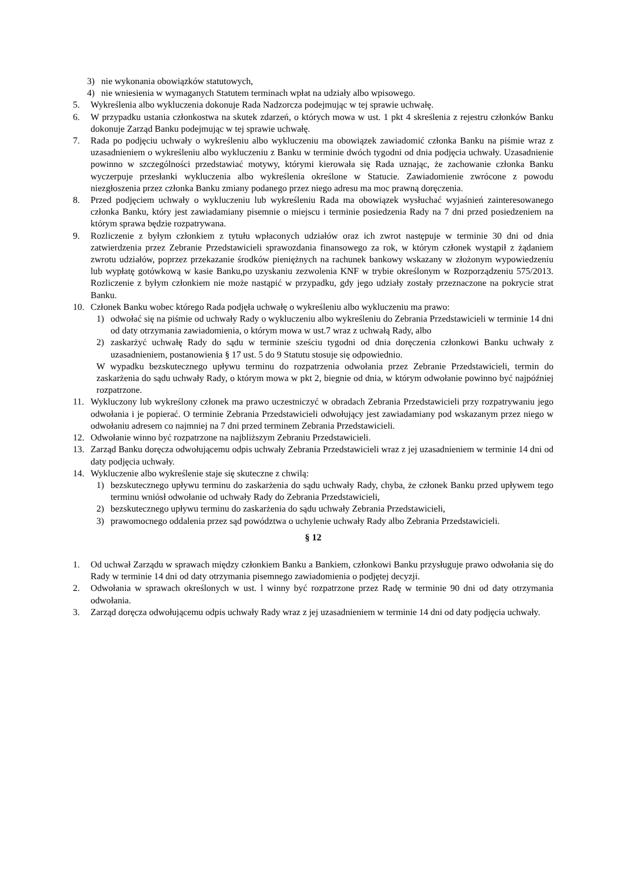3) nie wykonania obowiązków statutowych,
4) nie wniesienia w wymaganych Statutem terminach wpłat na udziały albo wpisowego.
5. Wykreślenia albo wykluczenia dokonuje Rada Nadzorcza podejmując w tej sprawie uchwałę.
6. W przypadku ustania członkostwa na skutek zdarzeń, o których mowa w ust. 1 pkt 4 skreślenia z rejestru członków Banku dokonuje Zarząd Banku podejmując w tej sprawie uchwałę.
7. Rada po podjęciu uchwały o wykreśleniu albo wykluczeniu ma obowiązek zawiadomić członka Banku na piśmie wraz z uzasadnieniem o wykreśleniu albo wykluczeniu z Banku w terminie dwóch tygodni od dnia podjęcia uchwały. Uzasadnienie powinno w szczególności przedstawiać motywy, którymi kierowała się Rada uznając, że zachowanie członka Banku wyczerpuje przesłanki wykluczenia albo wykreślenia określone w Statucie. Zawiadomienie zwrócone z powodu niezgłoszenia przez członka Banku zmiany podanego przez niego adresu ma moc prawną doręczenia.
8. Przed podjęciem uchwały o wykluczeniu lub wykreśleniu Rada ma obowiązek wysłuchać wyjaśnień zainteresowanego członka Banku, który jest zawiadamiany pisemnie o miejscu i terminie posiedzenia Rady na 7 dni przed posiedzeniem na którym sprawa będzie rozpatrywana.
9. Rozliczenie z byłym członkiem z tytułu wpłaconych udziałów oraz ich zwrot następuje w terminie 30 dni od dnia zatwierdzenia przez Zebranie Przedstawicieli sprawozdania finansowego za rok, w którym członek wystąpił z żądaniem zwrotu udziałów, poprzez przekazanie środków pieniężnych na rachunek bankowy wskazany w złożonym wypowiedzeniu lub wypłatę gotówkową w kasie Banku,po uzyskaniu zezwolenia KNF w trybie określonym w Rozporządzeniu 575/2013. Rozliczenie z byłym członkiem nie może nastąpić w przypadku, gdy jego udziały zostały przeznaczone na pokrycie strat Banku.
10. Członek Banku wobec którego Rada podjęła uchwałę o wykreśleniu albo wykluczeniu ma prawo:
1) odwołać się na piśmie od uchwały Rady o wykluczeniu albo wykreśleniu do Zebrania Przedstawicieli w terminie 14 dni od daty otrzymania zawiadomienia, o którym mowa w ust.7 wraz z uchwałą Rady, albo
2) zaskarżyć uchwałę Rady do sądu w terminie sześciu tygodni od dnia doręczenia członkowi Banku uchwały z uzasadnieniem, postanowienia § 17 ust. 5 do 9 Statutu stosuje się odpowiednio.
W wypadku bezskutecznego upływu terminu do rozpatrzenia odwołania przez Zebranie Przedstawicieli, termin do zaskarżenia do sądu uchwały Rady, o którym mowa w pkt 2, biegnie od dnia, w którym odwołanie powinno być najpóźniej rozpatrzone.
11. Wykluczony lub wykreślony członek ma prawo uczestniczyć w obradach Zebrania Przedstawicieli przy rozpatrywaniu jego odwołania i je popierać. O terminie Zebrania Przedstawicieli odwołujący jest zawiadamiany pod wskazanym przez niego w odwołaniu adresem co najmniej na 7 dni przed terminem Zebrania Przedstawicieli.
12. Odwołanie winno być rozpatrzone na najbliższym Zebraniu Przedstawicieli.
13. Zarząd Banku doręcza odwołującemu odpis uchwały Zebrania Przedstawicieli wraz z jej uzasadnieniem w terminie 14 dni od daty podjęcia uchwały.
14. Wykluczenie albo wykreślenie staje się skuteczne z chwilą:
1) bezskutecznego upływu terminu do zaskarżenia do sądu uchwały Rady, chyba, że członek Banku przed upływem tego terminu wniósł odwołanie od uchwały Rady do Zebrania Przedstawicieli,
2) bezskutecznego upływu terminu do zaskarżenia do sądu uchwały Zebrania Przedstawicieli,
3) prawomocnego oddalenia przez sąd powództwa o uchylenie uchwały Rady albo Zebrania Przedstawicieli.
§ 12
1. Od uchwał Zarządu w sprawach między członkiem Banku a Bankiem, członkowi Banku przysługuje prawo odwołania się do Rady w terminie 14 dni od daty otrzymania pisemnego zawiadomienia o podjętej decyzji.
2. Odwołania w sprawach określonych w ust. l winny być rozpatrzone przez Radę w terminie 90 dni od daty otrzymania odwołania.
3. Zarząd doręcza odwołującemu odpis uchwały Rady wraz z jej uzasadnieniem w terminie 14 dni od daty podjęcia uchwały.